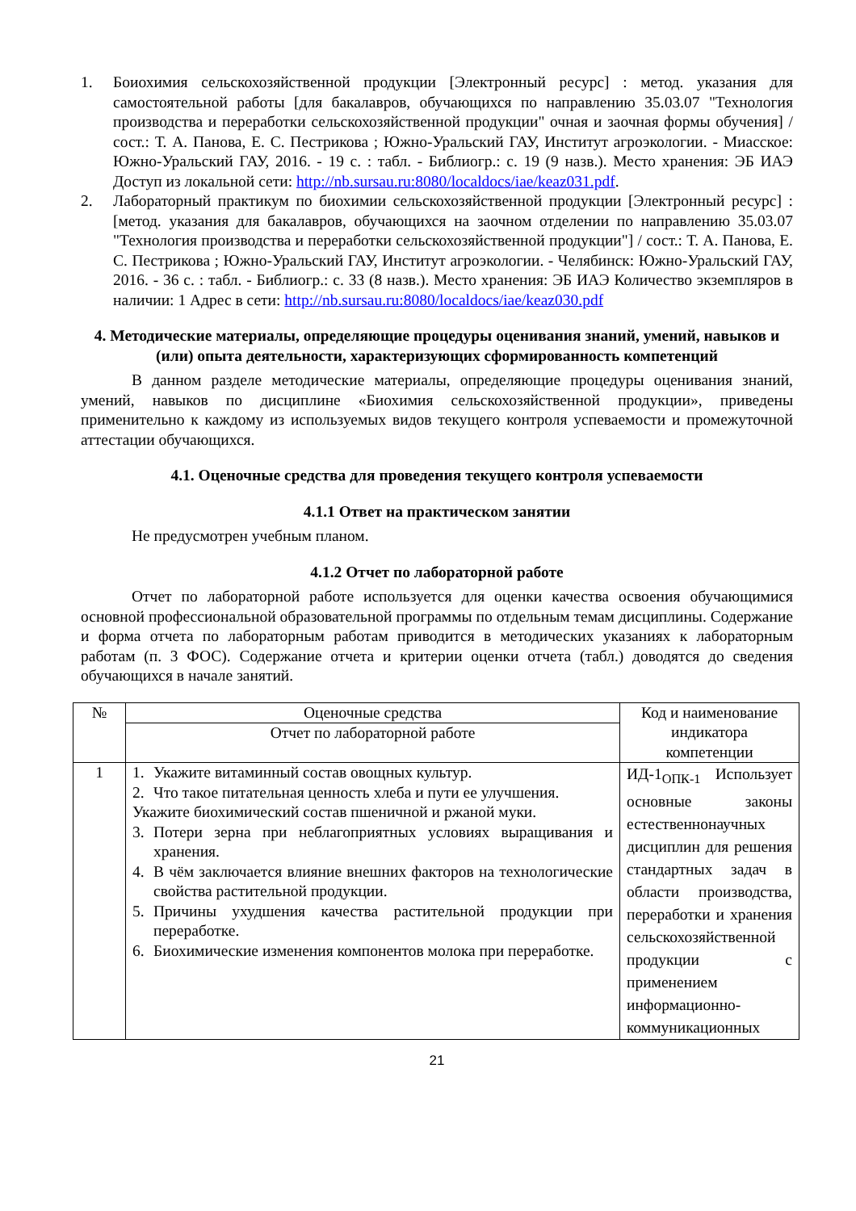1. Боиохимия сельскохозяйственной продукции [Электронный ресурс] : метод. указания для самостоятельной работы [для бакалавров, обучающихся по направлению 35.03.07 "Технология производства и переработки сельскохозяйственной продукции" очная и заочная формы обучения] / сост.: Т. А. Панова, Е. С. Пестрикова ; Южно-Уральский ГАУ, Институт агроэкологии. - Миасское: Южно-Уральский ГАУ, 2016. - 19 с. : табл. - Библиогр.: с. 19 (9 назв.). Место хранения: ЭБ ИАЭ Доступ из локальной сети: http://nb.sursau.ru:8080/localdocs/iae/keaz031.pdf.
2. Лабораторный практикум по биохимии сельскохозяйственной продукции [Электронный ресурс] : [метод. указания для бакалавров, обучающихся на заочном отделении по направлению 35.03.07 "Технология производства и переработки сельскохозяйственной продукции"] / сост.: Т. А. Панова, Е. С. Пестрикова ; Южно-Уральский ГАУ, Институт агроэкологии. - Челябинск: Южно-Уральский ГАУ, 2016. - 36 с. : табл. - Библиогр.: с. 33 (8 назв.). Место хранения: ЭБ ИАЭ Количество экземпляров в наличии: 1 Адрес в сети: http://nb.sursau.ru:8080/localdocs/iae/keaz030.pdf
4. Методические материалы, определяющие процедуры оценивания знаний, умений, навыков и (или) опыта деятельности, характеризующих сформированность компетенций
В данном разделе методические материалы, определяющие процедуры оценивания знаний, умений, навыков по дисциплине «Биохимия сельскохозяйственной продукции», приведены применительно к каждому из используемых видов текущего контроля успеваемости и промежуточной аттестации обучающихся.
4.1. Оценочные средства для проведения текущего контроля успеваемости
4.1.1 Ответ на практическом занятии
Не предусмотрен учебным планом.
4.1.2 Отчет по лабораторной работе
Отчет по лабораторной работе используется для оценки качества освоения обучающимися основной профессиональной образовательной программы по отдельным темам дисциплины. Содержание и форма отчета по лабораторным работам приводится в методических указаниях к лабораторным работам (п. 3 ФОС). Содержание отчета и критерии оценки отчета (табл.) доводятся до сведения обучающихся в начале занятий.
| № | Оценочные средства | Код и наименование индикатора компетенции |
| | Отчет по лабораторной работе | |
| 1 | 1. Укажите витаминный состав овощных культур. 2. Что такое питательная ценность хлеба и пути ее улучшения. Укажите биохимический состав пшеничной и ржаной муки. 3. Потери зерна при неблагоприятных условиях выращивания и хранения. 4. В чём заключается влияние внешних факторов на технологические свойства растительной продукции. 5. Причины ухудшения качества растительной продукции при переработке. 6. Биохимические изменения компонентов молока при переработке. | ИД-1<sub>ОПК-1</sub> Использует основные законы естественнонаучных дисциплин для решения стандартных задач в области производства, переработки и хранения сельскохозяйственной продукции с применением информационно-коммуникационных |
21